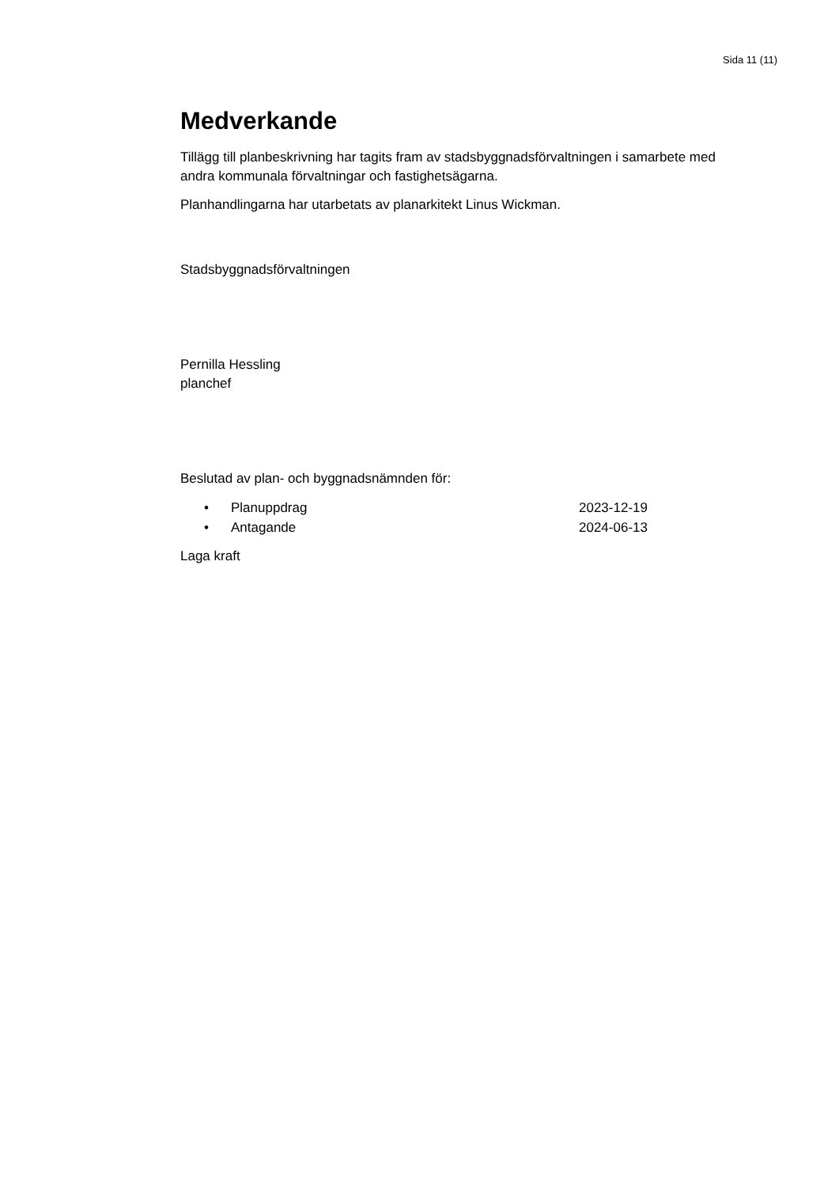Sida 11 (11)
Medverkande
Tillägg till planbeskrivning har tagits fram av stadsbyggnadsförvaltningen i samarbete med andra kommunala förvaltningar och fastighetsägarna.
Planhandlingarna har utarbetats av planarkitekt Linus Wickman.
Stadsbyggnadsförvaltningen
Pernilla Hessling
planchef
Beslutad av plan- och byggnadsnämnden för:
• Planuppdrag 2023-12-19
• Antagande 2024-06-13
Laga kraft